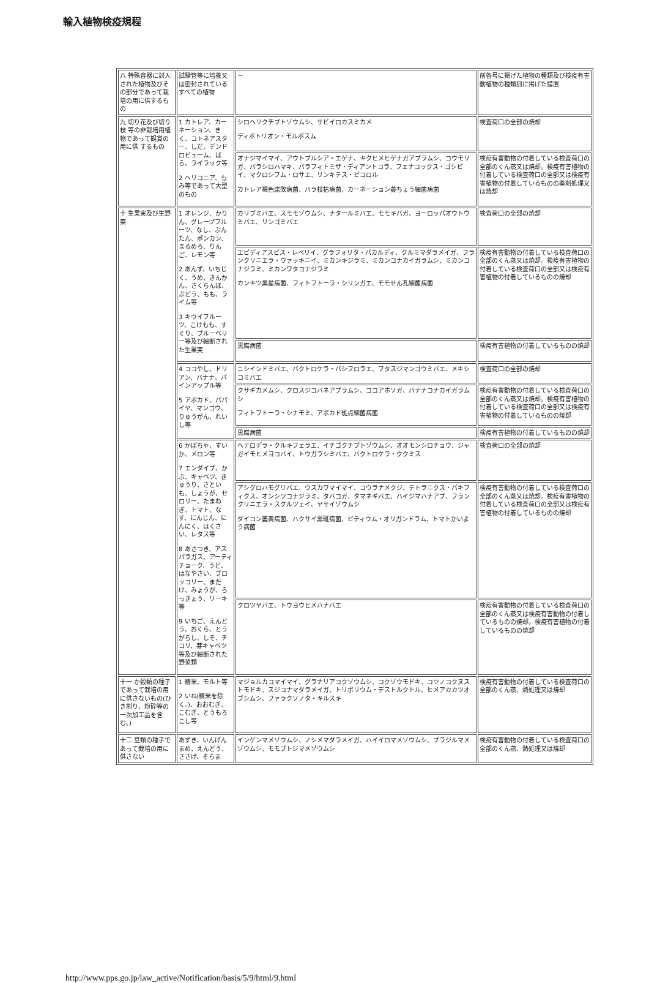輸入植物検疫規程
| 八 特殊容器に封入された植物及びその部分であって栽培の用に供するもの | 試験管等に培養又は密封されているすべての植物 | － | 前各号に掲げた植物の種類及び検疫有害動植物の種類別に掲げた措置 |
| 九 切り花及び切り枝 等の非栽培用植物であって観賞の用に供 するもの | 1 カトレア、カーネーション、きく、コトネアスター、しだ、デンドロビューム、ばら、ライラック等 2 ヘリコニア、もみ等であって大型のもの | シロヘリクチブトゾウムシ、サビイロカスミカメ ディボトリオン・モルボスム | 検査荷口の全部の焼却 |
| | | オナジマイマイ、アウトブルシア・エゲナ、キクヒメヒゲナガアブラムシ、コウモリガ、バラシロハマキ、バラフィトミザ・ディアントコラ、フェナコックス・ゴシピイ、マクロシフム・ロサエ、リンキテス・ビコロル カトレア褐色腐敗病菌、バラ枝枯病菌、カーネーション萎ちょう細菌病菌 | 検疫有害動物の付着している検査荷口の全部のくん蒸又は焼却。検疫有害植物の付着している検査荷口の全部又は検疫有害植物の付着しているものの薬剤処理又は焼却 |
| 十 生果実及び生野菜 | 1 オレンジ、かりん、グレープフルーツ、なし、ぶんたん、ポンカン、まるめろ、りんご、レモン等 2 あんず、いちじく、うめ、きんかん、さくらんぼ、ぶどう、もも、ライム等 3 キウイフルーツ、こけもも、すぐり、ブルーベリー等及び細断された生果実 | カリブミバエ、スモモゾウムシ、ナタールミバエ、モモキバガ、ヨーロッパオウトウミバエ、リンゴミバエ | 検査荷口の全部の焼却 |
| | | エピディアスピス・レペリイ、グラフォリタ・パカルディ、クルミマダラメイガ、フランクリニエラ・ウァッキニイ、ミカンキジラミ、ミカンコナカイガラムシ、ミカンコナジラミ、ミカンワタコナジラミ カンキツ黒星病菌、フィトフトーラ・シリンガエ、モモせん孔細菌病菌 | 検疫有害動物の付着している検査荷口の全部のくん蒸又は焼却。検疫有害植物の付着している検査荷口の全部又は検疫有害植物の付着しているものの焼却 |
| | | 黒腐病菌 | 検疫有害植物の付着しているものの焼却 |
| | 4 ココやし、ドリアン、バナナ、パインアップル等 5 アボカド、パパイヤ、マンゴウ、りゅうがん、れいし等 | ニシインドミバエ、バクトロケラ・パシフロラエ、フタスジマンゴウミバエ、メキシコミバエ | 検査荷口の全部の焼却 |
| | | クサギカメムシ、クロスジコバネアブラムシ、ココアホソガ、バナナコナカイガラムシ フィトフトーラ・シナモミ、アボカド斑点細菌病菌 | 検疫有害動物の付着している検査荷口の全部のくん蒸又は焼却。検疫有害植物の付着している検査荷口の全部又は検疫有害植物の付着しているものの焼却 |
| | | 黒腐病菌 | 検疫有害植物の付着しているものの焼却 |
| | 6 かぼちゃ、すいか、メロン等 7 エンダイブ、かぶ、キャベツ、きゅうり、さといも、しょうが、セロリー、たまねぎ、トマト、なす、にんじん、にんにく、はくさい、レタス等 8 あさつき、アスパラガス、アーティチョーク、うど、はなやさい、ブロッコリー、まだけ、みょうが、らっきょう、リーキ等 9 いちご、えんどう、おくら、とうがらし、しそ、チコリ、芽キャベツ等及び細断された野菜類 | ヘテロデラ・クルキフェラエ、イチゴクチブトゾウムシ、オオモンシロチョウ、ジャガイモヒメヨコバイ、トウガラシミバエ、バクトロケラ・ククミス | 検査荷口の全部の焼却 |
| | | アシグロハモグリバエ、ウスカワマイマイ、コウラナメクジ、テトラニクス・パキフィクス、オンシツコナジラミ、タバコガ、タマネギバエ、ハイジマハナアブ、フランクリニエラ・スクルツェイ、ヤサイゾウムシ ダイコン萎黄病菌、ハクサイ黒斑病菌、ピティウム・オリガンドラム、トマトかいよう病菌 | 検疫有害動物の付着している検査荷口の全部のくん蒸又は焼却。検疫有害植物の付着している検査荷口の全部又は検疫有害植物の付着しているものの焼却 |
| | | クロツヤバエ、トウヨウヒメハナバエ | 検疫有害動物の付着している検査荷口の全部のくん蒸又は検疫有害動物の付着しているものの焼却。検疫有害植物の付着しているものの焼却 |
| 十一 か穀類の種子であって栽培の用に供さないもの(ひき割り、粉砕等の一次加工品を含む。) | 1 精米、モルト等 2 いね(精米を除く。)、おおむぎ、こむぎ、とうもろこし等 | マジョルカコマイマイ、グラナリアコクゾウムシ、コクゾウモドキ、コツノコクヌストモドキ、スジコナマダラメイガ、トリボリウム・デストルクトル、ヒメアカカツオブシムシ、ファラクソノタ・キルスキ | 検疫有害動物の付着している検査荷口の全部のくん蒸、熱処理又は焼却 |
| 十二 豆類の種子であって栽培の用に供さない | あずき、いんげんまめ、えんどう、ささげ、そらま | インゲンマメゾウムシ、ノシメマダラメイガ、ハイイロマメゾウムシ、ブラジルマメゾウムシ、モモブトジマメゾウムシ | 検疫有害動物の付着している検査荷口の全部のくん蒸、熱処理又は焼却 |
http://www.pps.go.jp/law_active/Notification/basis/5/9/html/9.html